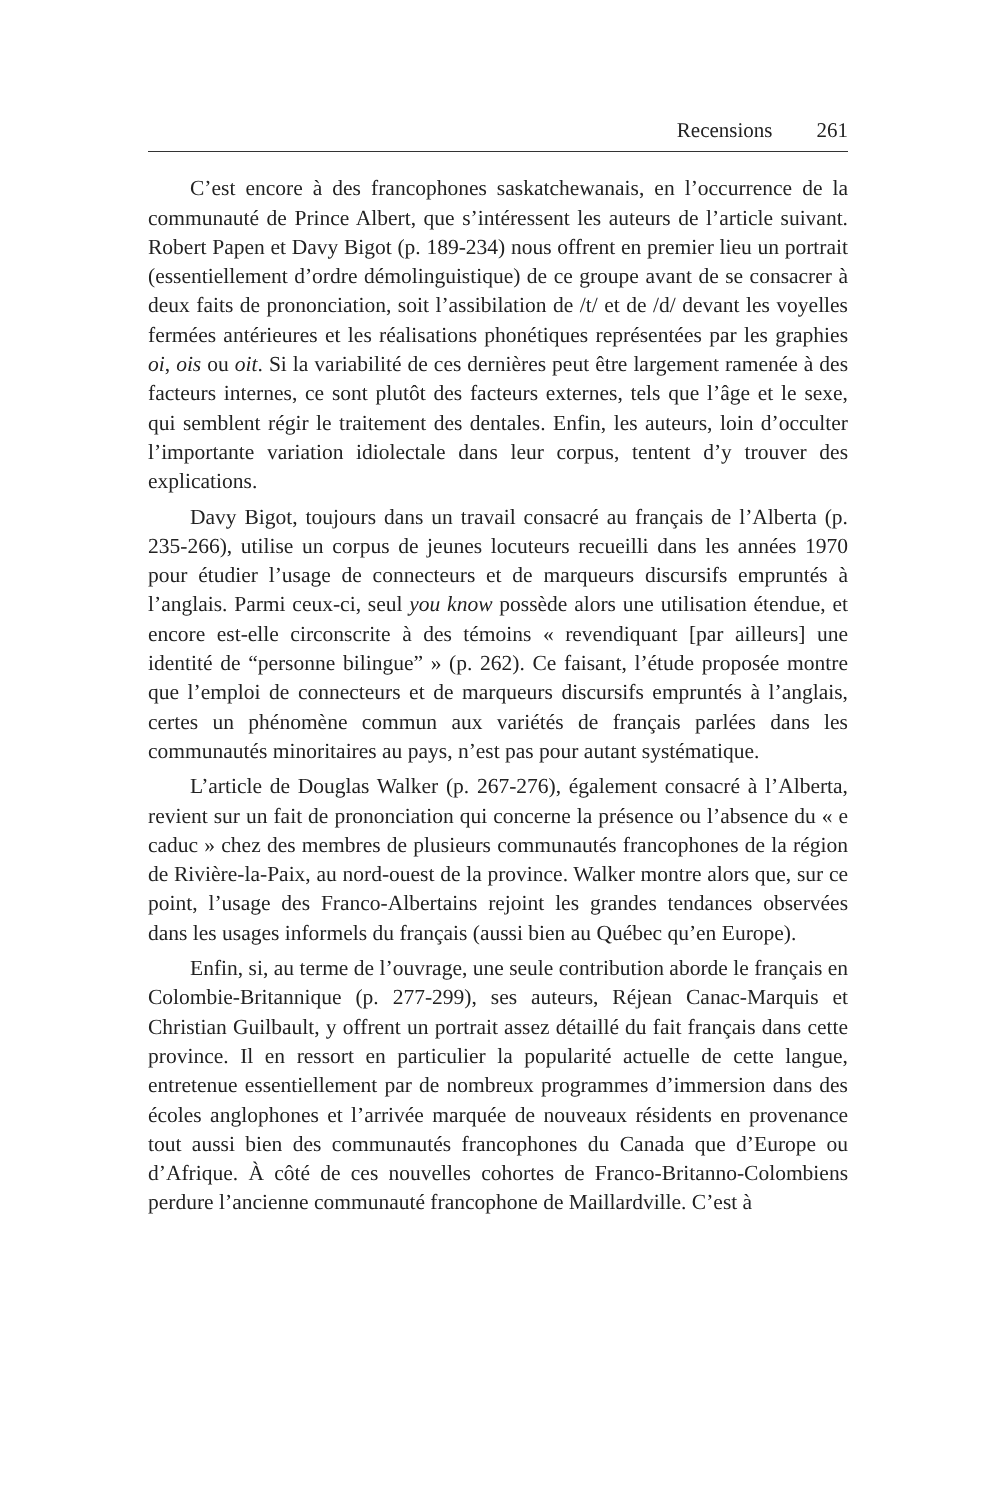Recensions 261
C’est encore à des francophones saskatchewanais, en l’occurrence de la communauté de Prince Albert, que s’intéressent les auteurs de l’article suivant. Robert Papen et Davy Bigot (p. 189-234) nous offrent en premier lieu un portrait (essentiellement d’ordre démolinguistique) de ce groupe avant de se consacrer à deux faits de prononciation, soit l’assibilation de /t/ et de /d/ devant les voyelles fermées antérieures et les réalisations phonétiques représentées par les graphies oi, ois ou oit. Si la variabilité de ces dernières peut être largement ramenée à des facteurs internes, ce sont plutôt des facteurs externes, tels que l’âge et le sexe, qui semblent régir le traitement des dentales. Enfin, les auteurs, loin d’occulter l’importante variation idiolectale dans leur corpus, tentent d’y trouver des explications.
Davy Bigot, toujours dans un travail consacré au français de l’Alberta (p. 235-266), utilise un corpus de jeunes locuteurs recueilli dans les années 1970 pour étudier l’usage de connecteurs et de marqueurs discursifs empruntés à l’anglais. Parmi ceux-ci, seul you know possède alors une utilisation étendue, et encore est-elle circonscrite à des témoins « revendiquant [par ailleurs] une identité de “personne bilingue” » (p. 262). Ce faisant, l’étude proposée montre que l’emploi de connecteurs et de marqueurs discursifs empruntés à l’anglais, certes un phénomène commun aux variétés de français parlées dans les communautés minoritaires au pays, n’est pas pour autant systématique.
L’article de Douglas Walker (p. 267-276), également consacré à l’Alberta, revient sur un fait de prononciation qui concerne la présence ou l’absence du « e caduc » chez des membres de plusieurs communautés francophones de la région de Rivière-la-Paix, au nord-ouest de la province. Walker montre alors que, sur ce point, l’usage des Franco-Albertains rejoint les grandes tendances observées dans les usages informels du français (aussi bien au Québec qu’en Europe).
Enfin, si, au terme de l’ouvrage, une seule contribution aborde le français en Colombie-Britannique (p. 277-299), ses auteurs, Réjean Canac-Marquis et Christian Guilbault, y offrent un portrait assez détaillé du fait français dans cette province. Il en ressort en particulier la popularité actuelle de cette langue, entretenue essentiellement par de nombreux programmes d’immersion dans des écoles anglophones et l’arrivée marquée de nouveaux résidents en provenance tout aussi bien des communautés francophones du Canada que d’Europe ou d’Afrique. À côté de ces nouvelles cohortes de Franco-Britanno-Colombiens perdure l’ancienne communauté francophone de Maillardville. C’est à